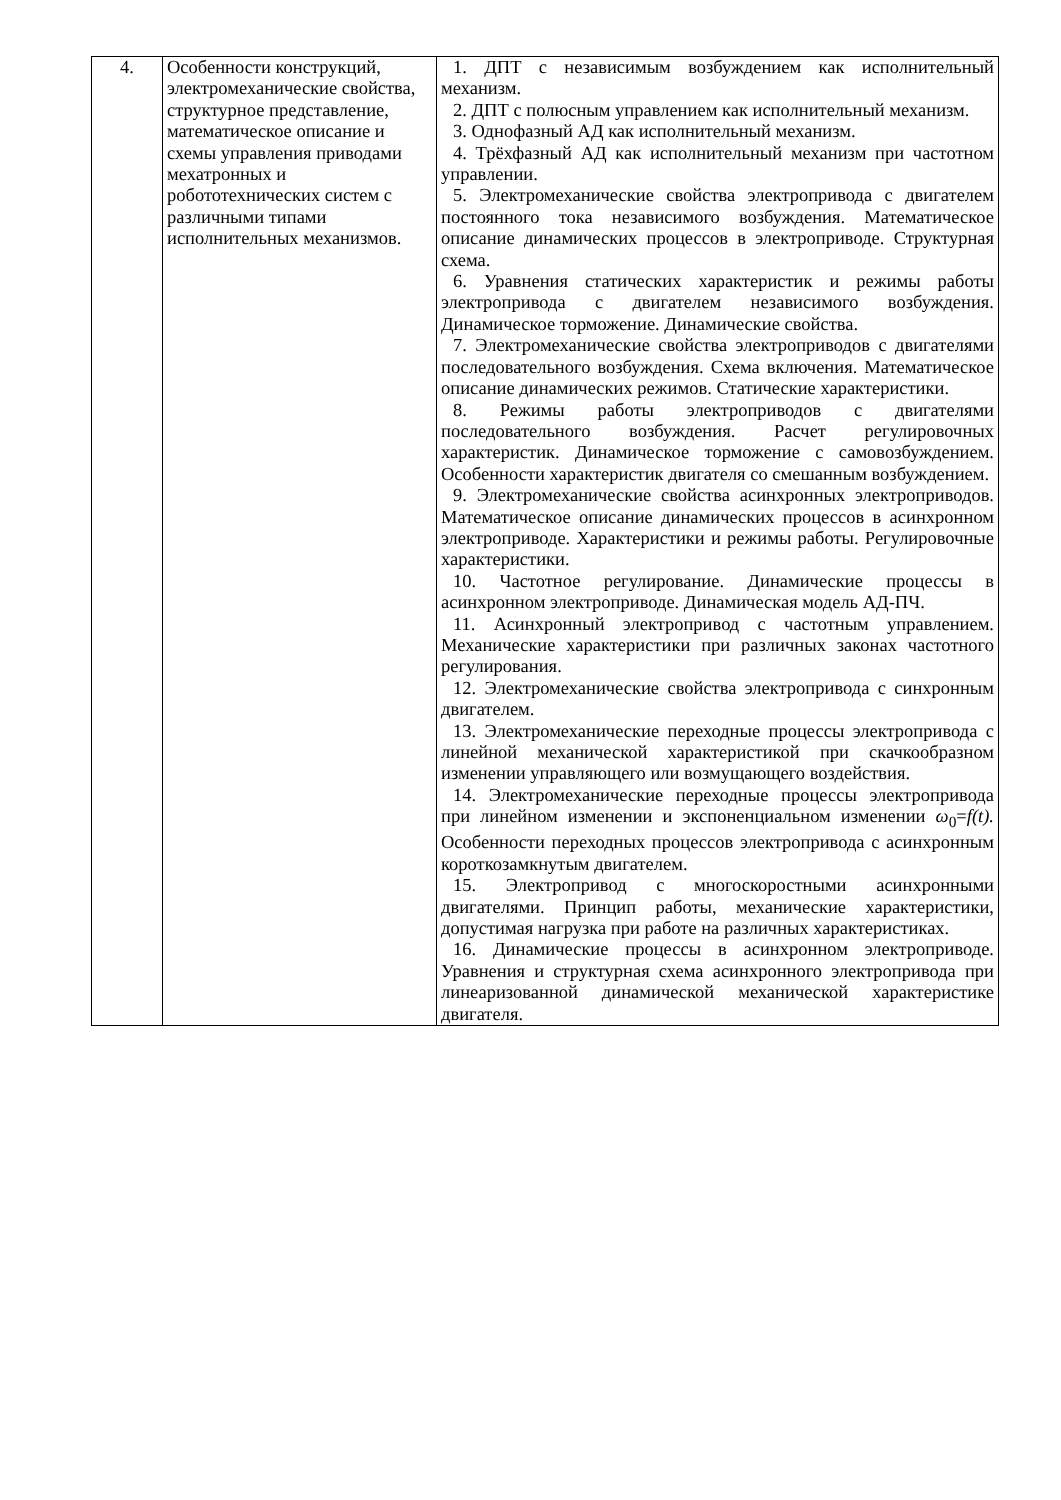| 4. | Особенности конструкций, электромеханические свойства, структурное представление, математическое описание и схемы управления приводами мехатронных и робототехнических систем с различными типами исполнительных механизмов. | 1. ДПТ с независимым возбуждением как исполнительный механизм. 2. ДПТ с полюсным управлением как исполнительный механизм. 3. Однофазный АД как исполнительный механизм. 4. Трёхфазный АД как исполнительный механизм при частотном управлении. 5. Электромеханические свойства электропривода с двигателем постоянного тока независимого возбуждения. Математическое описание динамических процессов в электроприводе. Структурная схема. 6. Уравнения статических характеристик и режимы работы электропривода с двигателем независимого возбуждения. Динамическое торможение. Динамические свойства. 7. Электромеханические свойства электроприводов с двигателями последовательного возбуждения. Схема включения. Математическое описание динамических режимов. Статические характеристики. 8. Режимы работы электроприводов с двигателями последовательного возбуждения. Расчет регулировочных характеристик. Динамическое торможение с самовозбуждением. Особенности характеристик двигателя со смешанным возбуждением. 9. Электромеханические свойства асинхронных электроприводов. Математическое описание динамических процессов в асинхронном электроприводе. Характеристики и режимы работы. Регулировочные характеристики. 10. Частотное регулирование. Динамические процессы в асинхронном электроприводе. Динамическая модель АД-ПЧ. 11. Асинхронный электропривод с частотным управлением. Механические характеристики при различных законах частотного регулирования. 12. Электромеханические свойства электропривода с синхронным двигателем. 13. Электромеханические переходные процессы электропривода с линейной механической характеристикой при скачкообразном изменении управляющего или возмущающего воздействия. 14. Электромеханические переходные процессы электропривода при линейном изменении и экспоненциальном изменении ω<sub>0</sub>= f(t). Особенности переходных процессов электропривода с асинхронным короткозамкнутым двигателем. 15. Электропривод с многоскоростными асинхронными двигателями. Принцип работы, механические характеристики, допустимая нагрузка при работе на различных характеристиках. 16. Динамические процессы в асинхронном электроприводе. Уравнения и структурная схема асинхронного электропривода при линеаризованной динамической механической характеристике двигателя. |